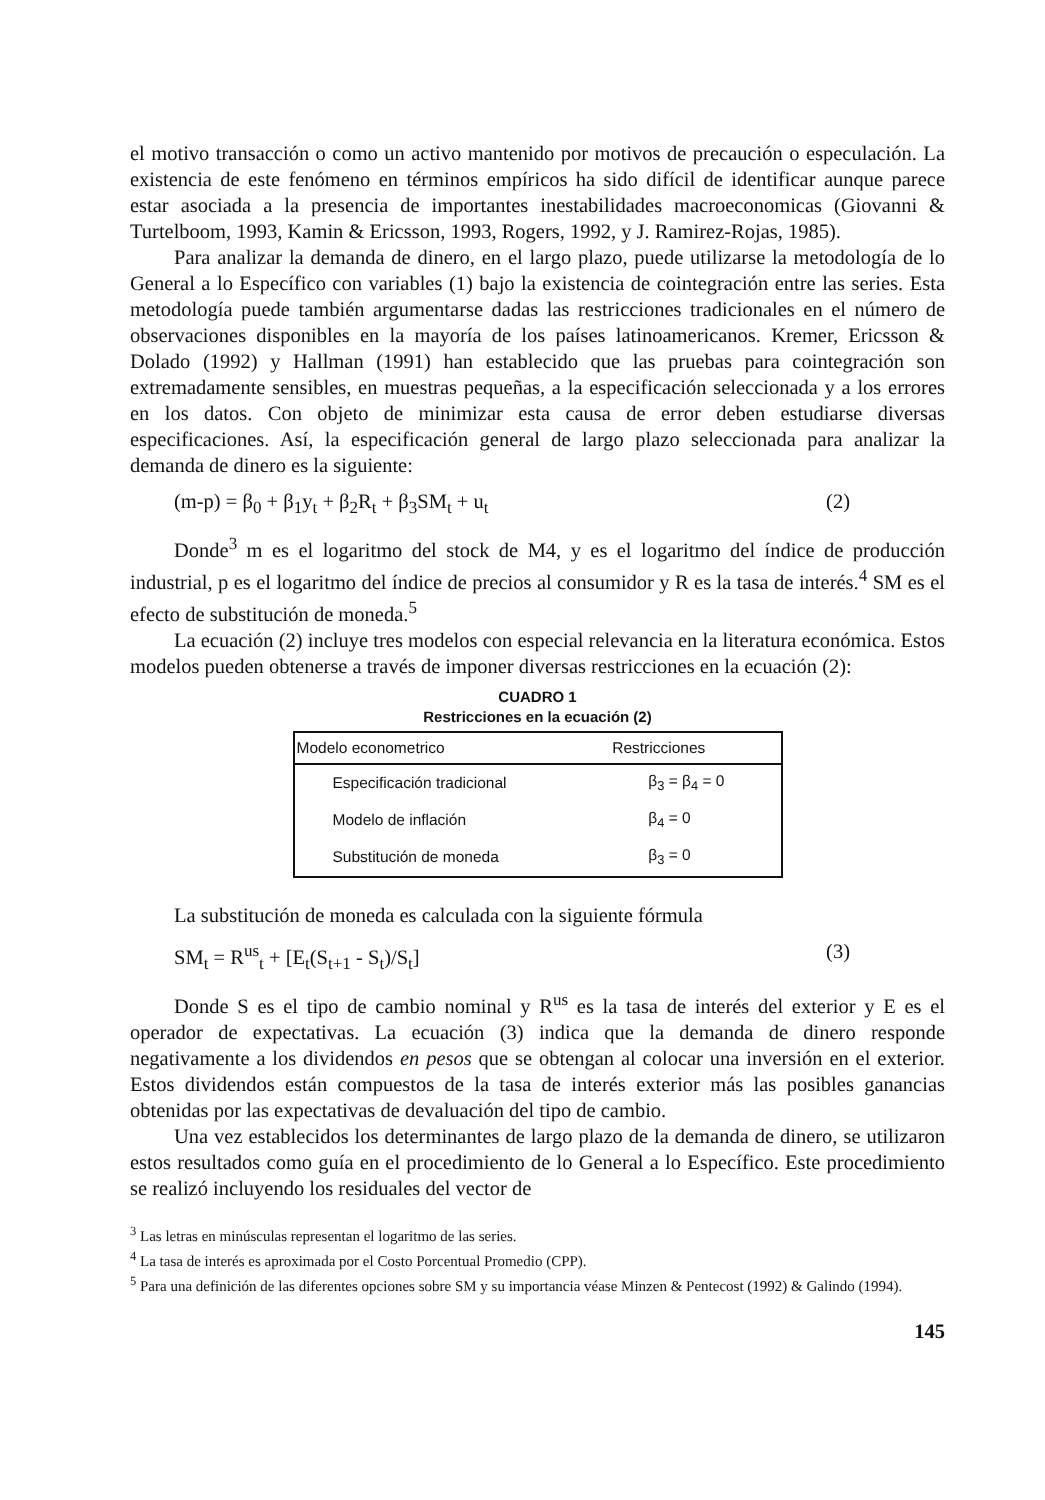el motivo transacción o como un activo mantenido por motivos de precaución o especulación. La existencia de este fenómeno en términos empíricos ha sido difícil de identificar aunque parece estar asociada a la presencia de importantes inestabilidades macroeconomicas (Giovanni & Turtelboom, 1993, Kamin & Ericsson, 1993, Rogers, 1992, y J. Ramirez-Rojas, 1985).
Para analizar la demanda de dinero, en el largo plazo, puede utilizarse la metodología de lo General a lo Específico con variables (1) bajo la existencia de cointegración entre las series. Esta metodología puede también argumentarse dadas las restricciones tradicionales en el número de observaciones disponibles en la mayoría de los países latinoamericanos. Kremer, Ericsson & Dolado (1992) y Hallman (1991) han establecido que las pruebas para cointegración son extremadamente sensibles, en muestras pequeñas, a la especificación seleccionada y a los errores en los datos. Con objeto de minimizar esta causa de error deben estudiarse diversas especificaciones. Así, la especificación general de largo plazo seleccionada para analizar la demanda de dinero es la siguiente:
(m-p) = β<sub>0</sub> + β<sub>1</sub>y<sub>t</sub> + β<sub>2</sub>R<sub>t</sub> + β<sub>3</sub>SM<sub>t</sub> + u<sub>t</sub> (2)
Donde<sup>3</sup> m es el logaritmo del stock de M4, y es el logaritmo del índice de producción industrial, p es el logaritmo del índice de precios al consumidor y R es la tasa de interés.<sup>4</sup> SM es el efecto de substitución de moneda.<sup>5</sup>
La ecuación (2) incluye tres modelos con especial relevancia en la literatura económica. Estos modelos pueden obtenerse a través de imponer diversas restricciones en la ecuación (2):
CUADRO 1
Restricciones en la ecuación (2)
| Modelo econometrico | Restricciones |
| --- | --- |
| Especificación tradicional | β<sub>3</sub> = β<sub>4</sub> = 0 |
| Modelo de inflación | β<sub>4</sub> = 0 |
| Substitución de moneda | β<sub>3</sub> = 0 |
La substitución de moneda es calculada con la siguiente fórmula
SM<sub>t</sub> = R<sup>us</sup><sub>t</sub> + [E<sub>t</sub>(S<sub>t+1</sub> - S<sub>t</sub>)/S<sub>t</sub>] (3)
Donde S es el tipo de cambio nominal y R<sup>us</sup> es la tasa de interés del exterior y E es el operador de expectativas. La ecuación (3) indica que la demanda de dinero responde negativamente a los dividendos en pesos que se obtengan al colocar una inversión en el exterior. Estos dividendos están compuestos de la tasa de interés exterior más las posibles ganancias obtenidas por las expectativas de devaluación del tipo de cambio.
Una vez establecidos los determinantes de largo plazo de la demanda de dinero, se utilizaron estos resultados como guía en el procedimiento de lo General a lo Específico. Este procedimiento se realizó incluyendo los residuales del vector de
<sup>3</sup> Las letras en minúsculas representan el logaritmo de las series.
<sup>4</sup> La tasa de interés es aproximada por el Costo Porcentual Promedio (CPP).
<sup>5</sup> Para una definición de las diferentes opciones sobre SM y su importancia véase Minzen & Pentecost (1992) & Galindo (1994).
145